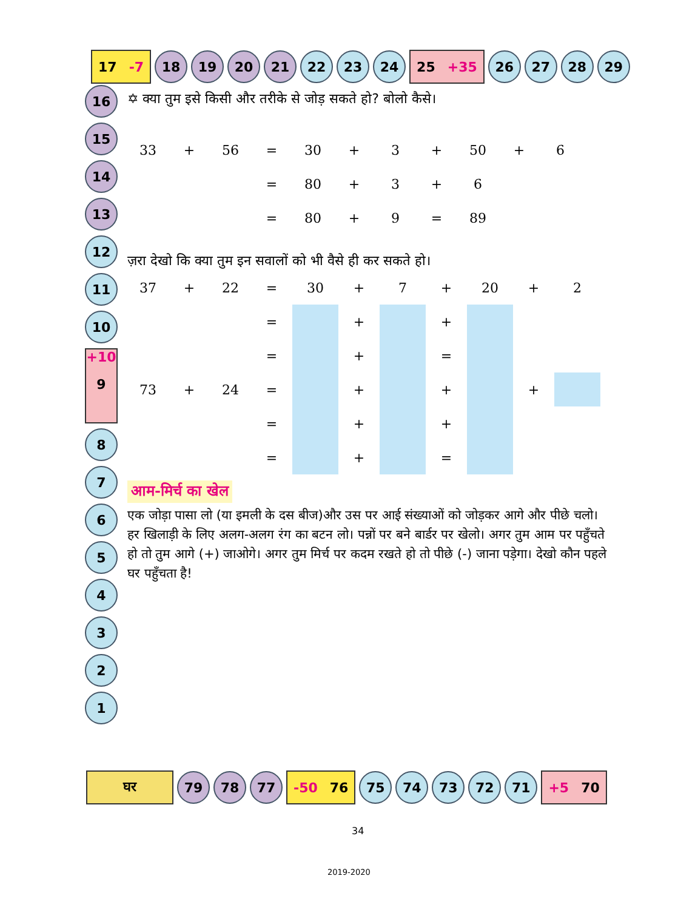17 -7
18 19 20 21 22 23 24
25 +35
26 27 28 29
16
15
14
13
12
11
10
+10
9
8
7
6
5
4
3
2
1
✡ क्या तुम इसे किसी और तरीके से जोड़ सकते हो? बोलो कैसे।
| 33 | + | 56 | = | 30 | + | 3 | + | 50 | + | 6 |
| | | | = | 80 | + | 3 | + | 6 | | |
| | | | = | 80 | + | 9 | = | 89 | | |
ज़रा देखो कि क्या तुम इन सवालों को भी वैसे ही कर सकते हो।
| 37 | + | 22 | = | 30 | + | 7 | + | 20 | + | 2 |
| | | | = | | + | | + | | | |
| | | | = | | + | | = | | | |
| 73 | + | 24 | = | | + | | + | | + | |
| | | | = | | + | | + | | | |
| | | | = | | + | | = | | | |
आम-मिर्च का खेल
एक जोड़ा पासा लो (या इमली के दस बीज)और उस पर आई संख्याओं को जोड़कर आगे और पीछे चलो। हर खिलाड़ी के लिए अलग-अलग रंग का बटन लो। पन्नों पर बने बार्डर पर खेलो। अगर तुम आम पर पहुँचते हो तो तुम आगे (+) जाओगे। अगर तुम मिर्च पर कदम रखते हो तो पीछे (-) जाना पड़ेगा। देखो कौन पहले घर पहुँचता है!
घर
79 78 77
-50 76
75 74 73 72 71
+5 70
34
2019-2020